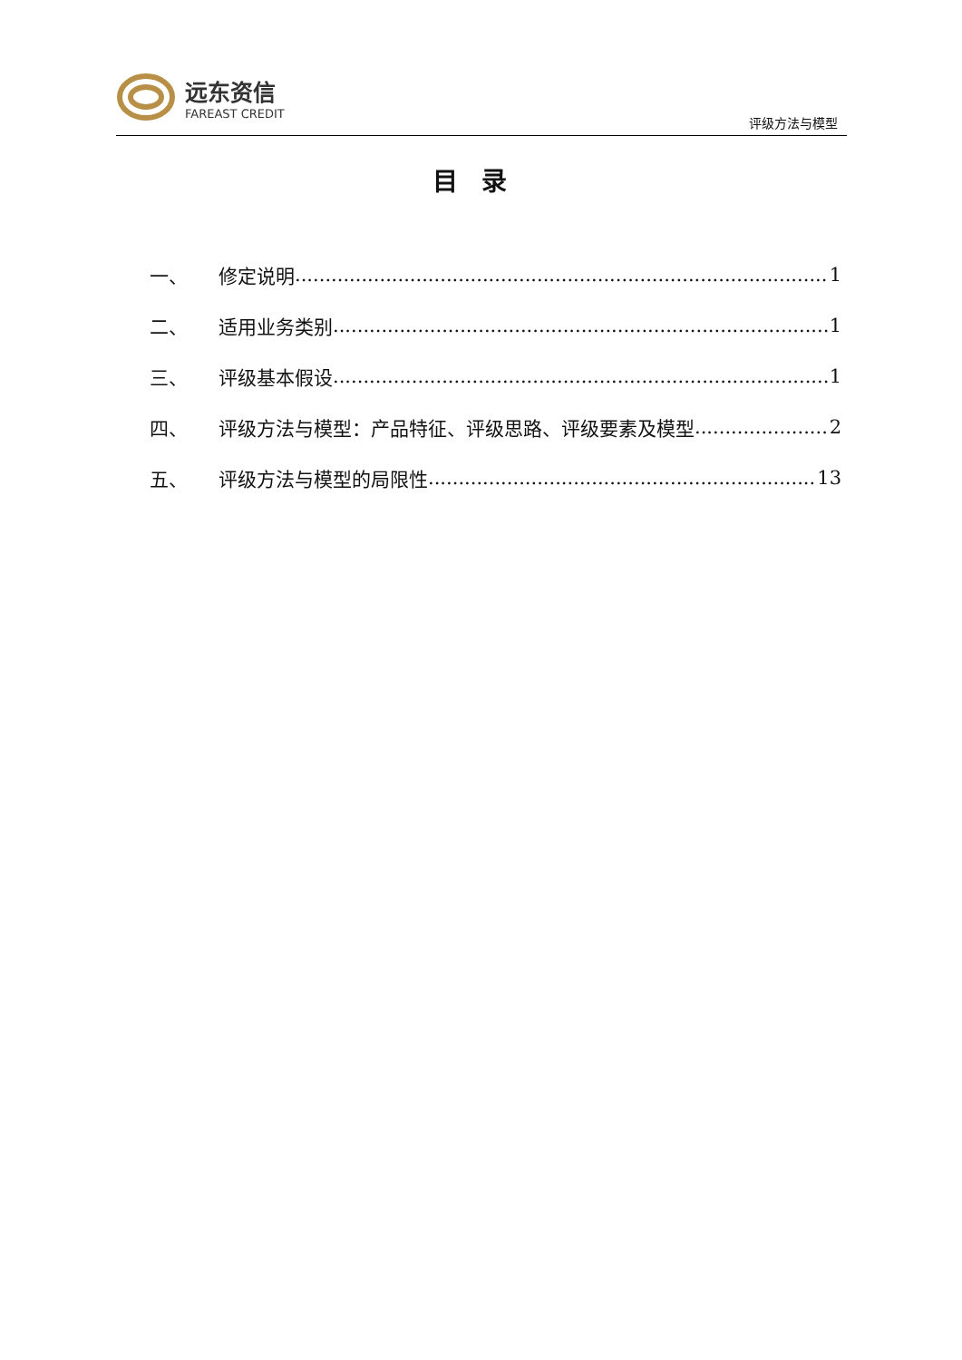远东资信
FAREAST CREDIT
评级方法与模型
目录
一、 修定说明 1
二、 适用业务类别 1
三、 评级基本假设 1
四、 评级方法与模型：产品特征、评级思路、评级要素及模型 2
五、 评级方法与模型的局限性 13